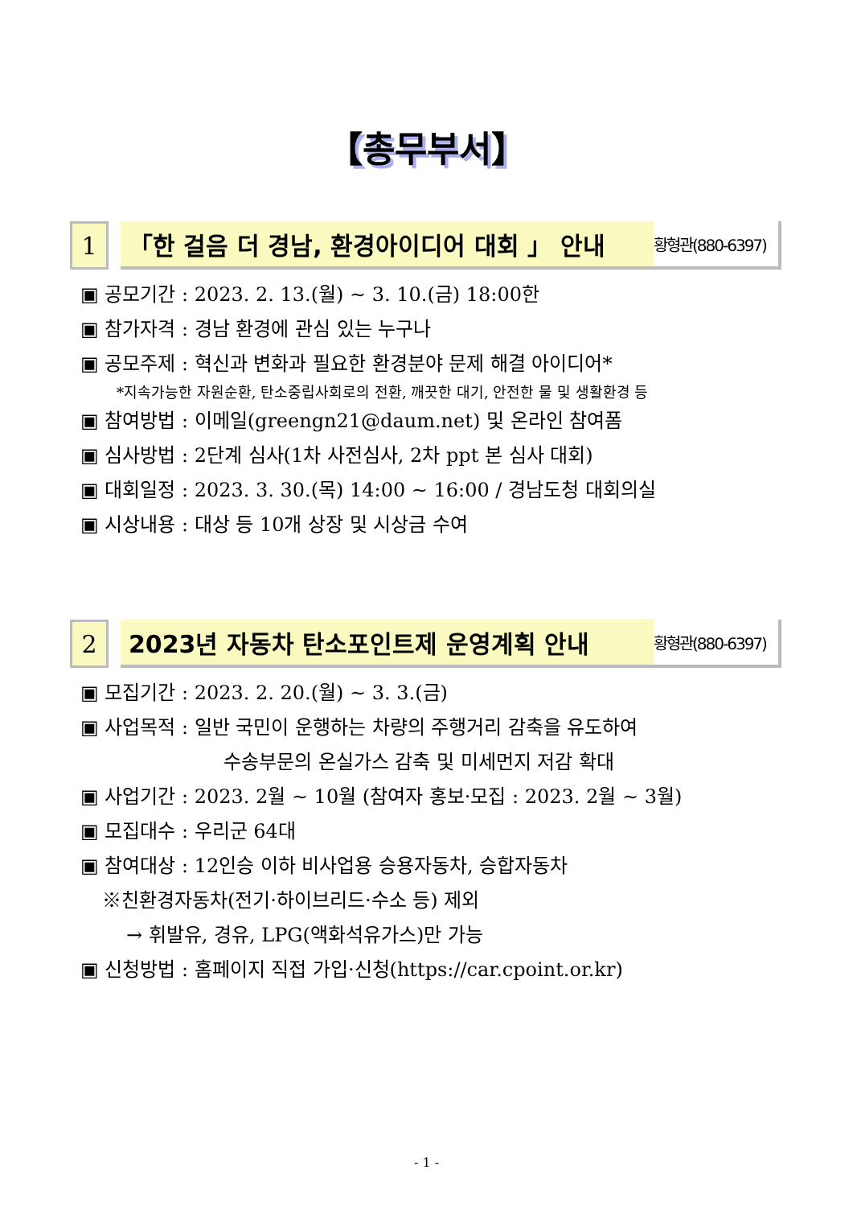【총무부서】
1 「한 걸음 더 경남, 환경아이디어 대회 」 안내
황형관(880-6397)
▣ 공모기간 : 2023. 2. 13.(월) ~ 3. 10.(금) 18:00한
▣ 참가자격 : 경남 환경에 관심 있는 누구나
▣ 공모주제 : 혁신과 변화과 필요한 환경분야 문제 해결 아이디어*
*지속가능한 자원순환, 탄소중립사회로의 전환, 깨끗한 대기, 안전한 물 및 생활환경 등
▣ 참여방법 : 이메일(greengn21@daum.net) 및 온라인 참여폼
▣ 심사방법 : 2단계 심사(1차 사전심사, 2차 ppt 본 심사 대회)
▣ 대회일정 : 2023. 3. 30.(목) 14:00 ~ 16:00 / 경남도청 대회의실
▣ 시상내용 : 대상 등 10개 상장 및 시상금 수여
2 2023년 자동차 탄소포인트제 운영계획 안내
황형관(880-6397)
▣ 모집기간 : 2023. 2. 20.(월) ~ 3. 3.(금)
▣ 사업목적 : 일반 국민이 운행하는 차량의 주행거리 감축을 유도하여
수송부문의 온실가스 감축 및 미세먼지 저감 확대
▣ 사업기간 : 2023. 2월 ~ 10월 (참여자 홍보·모집 : 2023. 2월 ~ 3월)
▣ 모집대수 : 우리군 64대
▣ 참여대상 : 12인승 이하 비사업용 승용자동차, 승합자동차
※친환경자동차(전기·하이브리드·수소 등) 제외
→ 휘발유, 경유, LPG(액화석유가스)만 가능
▣ 신청방법 : 홈페이지 직접 가입·신청(https://car.cpoint.or.kr)
- 1 -